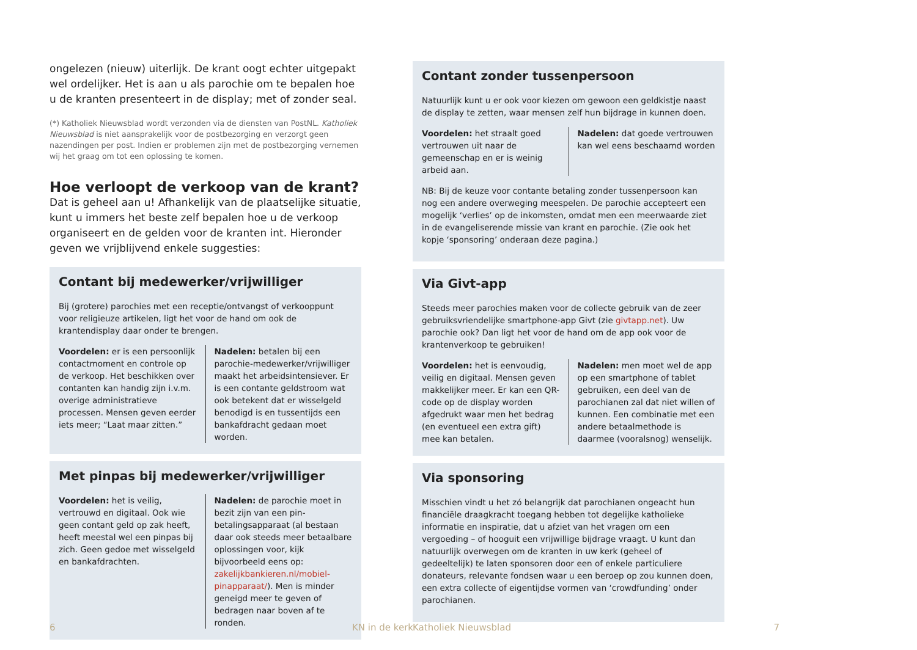ongelezen (nieuw) uiterlijk. De krant oogt echter uitgepakt wel ordelijker. Het is aan u als parochie om te bepalen hoe u de kranten presenteert in de display; met of zonder seal.
(*) Katholiek Nieuwsblad wordt verzonden via de diensten van PostNL. Katholiek Nieuwsblad is niet aansprakelijk voor de postbezorging en verzorgt geen nazendingen per post. Indien er problemen zijn met de postbezorging vernemen wij het graag om tot een oplossing te komen.
Hoe verloopt de verkoop van de krant?
Dat is geheel aan u! Afhankelijk van de plaatselijke situatie, kunt u immers het beste zelf bepalen hoe u de verkoop organiseert en de gelden voor de kranten int. Hieronder geven we vrijblijvend enkele suggesties:
Contant bij medewerker/vrijwilliger
Bij (grotere) parochies met een receptie/ontvangst of verkooppunt voor religieuze artikelen, ligt het voor de hand om ook de krantendisplay daar onder te brengen.
Voordelen: er is een persoonlijk contactmoment en controle op de verkoop. Het beschikken over contanten kan handig zijn i.v.m. overige administratieve processen. Mensen geven eerder iets meer; “Laat maar zitten.”
Nadelen: betalen bij een parochie-medewerker/vrijwilliger maakt het arbeidsintensiever. Er is een contante geldstroom wat ook betekent dat er wisselgeld benodigd is en tussentijds een bankafdracht gedaan moet worden.
Met pinpas bij medewerker/vrijwilliger
Voordelen: het is veilig, vertrouwd en digitaal. Ook wie geen contant geld op zak heeft, heeft meestal wel een pinpas bij zich. Geen gedoe met wisselgeld en bankafdrachten.
Nadelen: de parochie moet in bezit zijn van een pin-betalingsapparaat (al bestaan daar ook steeds meer betaalbare oplossingen voor, kijk bijvoorbeeld eens op: zakelijkbankieren.nl/mobiel-pinapparaat/). Men is minder geneigd meer te geven of bedragen naar boven af te ronden.
6 KN in de kerk
Contant zonder tussenpersoon
Natuurlijk kunt u er ook voor kiezen om gewoon een geldkistje naast de display te zetten, waar mensen zelf hun bijdrage in kunnen doen.
Voordelen: het straalt goed vertrouwen uit naar de gemeenschap en er is weinig arbeid aan.
Nadelen: dat goede vertrouwen kan wel eens beschaamd worden
NB: Bij de keuze voor contante betaling zonder tussenpersoon kan nog een andere overweging meespelen. De parochie accepteert een mogelijk ‘verlies’ op de inkomsten, omdat men een meerwaarde ziet in de evangeliserende missie van krant en parochie. (Zie ook het kopje ‘sponsoring’ onderaan deze pagina.)
Via Givt-app
Steeds meer parochies maken voor de collecte gebruik van de zeer gebruiksvriendelijke smartphone-app Givt (zie givtapp.net). Uw parochie ook? Dan ligt het voor de hand om de app ook voor de krantenverkoop te gebruiken!
Voordelen: het is eenvoudig, veilig en digitaal. Mensen geven makkelijker meer. Er kan een QR-code op de display worden afgedrukt waar men het bedrag (en eventueel een extra gift) mee kan betalen.
Nadelen: men moet wel de app op een smartphone of tablet gebruiken, een deel van de parochianen zal dat niet willen of kunnen. Een combinatie met een andere betaalmethode is daarmee (vooralsnog) wenselijk.
Via sponsoring
Misschien vindt u het zó belangrijk dat parochianen ongeacht hun financiële draagkracht toegang hebben tot degelijke katholieke informatie en inspiratie, dat u afziet van het vragen om een vergoeding – of hooguit een vrijwillige bijdrage vraagt. U kunt dan natuurlijk overwegen om de kranten in uw kerk (geheel of gedeeltelijk) te laten sponsoren door een of enkele particuliere donateurs, relevante fondsen waar u een beroep op zou kunnen doen, een extra collecte of eigentijdse vormen van ‘crowdfunding’ onder parochianen.
Katholiek Nieuwsblad 7